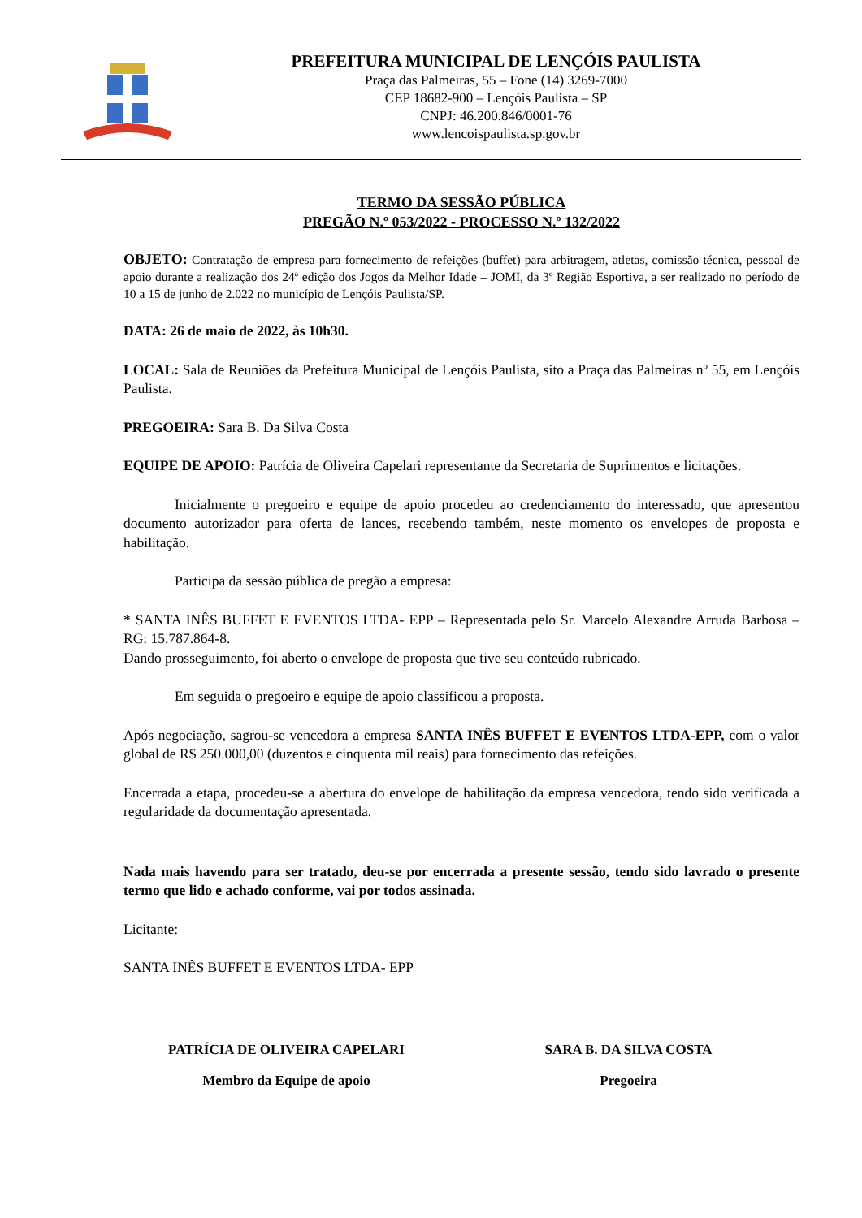PREFEITURA MUNICIPAL DE LENÇÓIS PAULISTA
Praça das Palmeiras, 55 – Fone (14) 3269-7000
CEP 18682-900 – Lençóis Paulista – SP
CNPJ: 46.200.846/0001-76
www.lencoispaulista.sp.gov.br
TERMO DA SESSÃO PÚBLICA
PREGÃO N.º 053/2022 - PROCESSO N.º 132/2022
OBJETO: Contratação de empresa para fornecimento de refeições (buffet) para arbitragem, atletas, comissão técnica, pessoal de apoio durante a realização dos 24ª edição dos Jogos da Melhor Idade – JOMI, da 3º Região Esportiva, a ser realizado no período de 10 a 15 de junho de 2.022 no município de Lençóis Paulista/SP.
DATA: 26 de maio de 2022, às 10h30.
LOCAL: Sala de Reuniões da Prefeitura Municipal de Lençóis Paulista, sito a Praça das Palmeiras nº 55, em Lençóis Paulista.
PREGOEIRA: Sara B. Da Silva Costa
EQUIPE DE APOIO: Patrícia de Oliveira Capelari representante da Secretaria de Suprimentos e licitações.
Inicialmente o pregoeiro e equipe de apoio procedeu ao credenciamento do interessado, que apresentou documento autorizador para oferta de lances, recebendo também, neste momento os envelopes de proposta e habilitação.
Participa da sessão pública de pregão a empresa:
* SANTA INÊS BUFFET E EVENTOS LTDA- EPP – Representada pelo Sr. Marcelo Alexandre Arruda Barbosa – RG: 15.787.864-8.
Dando prosseguimento, foi aberto o envelope de proposta que tive seu conteúdo rubricado.
Em seguida o pregoeiro e equipe de apoio classificou a proposta.
Após negociação, sagrou-se vencedora a empresa SANTA INÊS BUFFET E EVENTOS LTDA-EPP, com o valor global de R$ 250.000,00 (duzentos e cinquenta mil reais) para fornecimento das refeições.
Encerrada a etapa, procedeu-se a abertura do envelope de habilitação da empresa vencedora, tendo sido verificada a regularidade da documentação apresentada.
Nada mais havendo para ser tratado, deu-se por encerrada a presente sessão, tendo sido lavrado o presente termo que lido e achado conforme, vai por todos assinada.
Licitante:
SANTA INÊS BUFFET E EVENTOS LTDA- EPP
PATRÍCIA DE OLIVEIRA CAPELARI
Membro da Equipe de apoio
SARA B. DA SILVA COSTA
Pregoeira